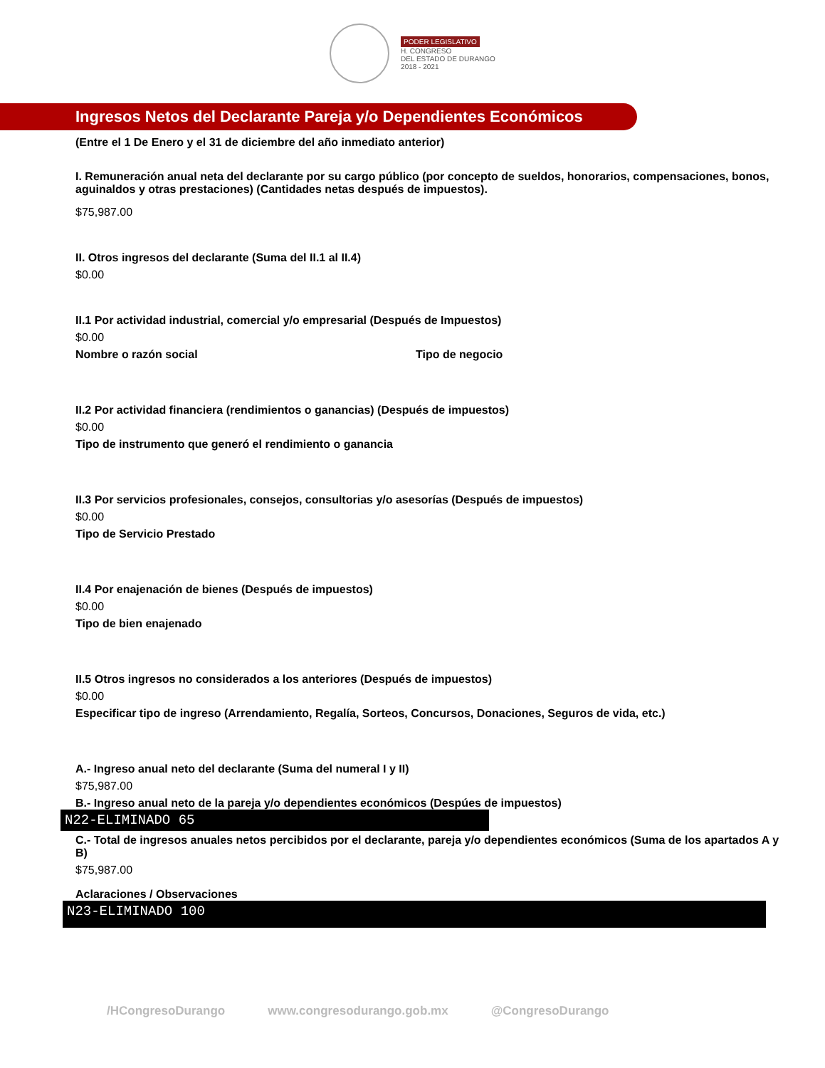PODER LEGISLATIVO
H. CONGRESO
DEL ESTADO DE DURANGO
2018 - 2021
Ingresos Netos del Declarante Pareja y/o Dependientes Económicos
(Entre el 1 De Enero y el 31 de diciembre del año inmediato anterior)
I. Remuneración anual neta del declarante por su cargo público (por concepto de sueldos, honorarios, compensaciones, bonos, aguinaldos y otras prestaciones) (Cantidades netas después de impuestos).
$75,987.00
II. Otros ingresos del declarante (Suma del II.1 al II.4)
$0.00
II.1 Por actividad industrial, comercial y/o empresarial (Después de Impuestos)
$0.00
Nombre o razón social Tipo de negocio
II.2 Por actividad financiera (rendimientos o ganancias) (Después de impuestos)
$0.00
Tipo de instrumento que generó el rendimiento o ganancia
II.3 Por servicios profesionales, consejos, consultorias y/o asesorías (Después de impuestos)
$0.00
Tipo de Servicio Prestado
II.4 Por enajenación de bienes (Después de impuestos)
$0.00
Tipo de bien enajenado
II.5 Otros ingresos no considerados a los anteriores (Después de impuestos)
$0.00
Especificar tipo de ingreso (Arrendamiento, Regalía, Sorteos, Concursos, Donaciones, Seguros de vida, etc.)
A.- Ingreso anual neto del declarante (Suma del numeral I y II)
$75,987.00
B.- Ingreso anual neto de la pareja y/o dependientes económicos (Despúes de impuestos)
N22-ELIMINADO 65
C.- Total de ingresos anuales netos percibidos por el declarante, pareja y/o dependientes económicos (Suma de los apartados A y B)
$75,987.00
Aclaraciones / Observaciones
N23-ELIMINADO 100
/HCongresoDurango www.congresodurango.gob.mx @CongresoDurango